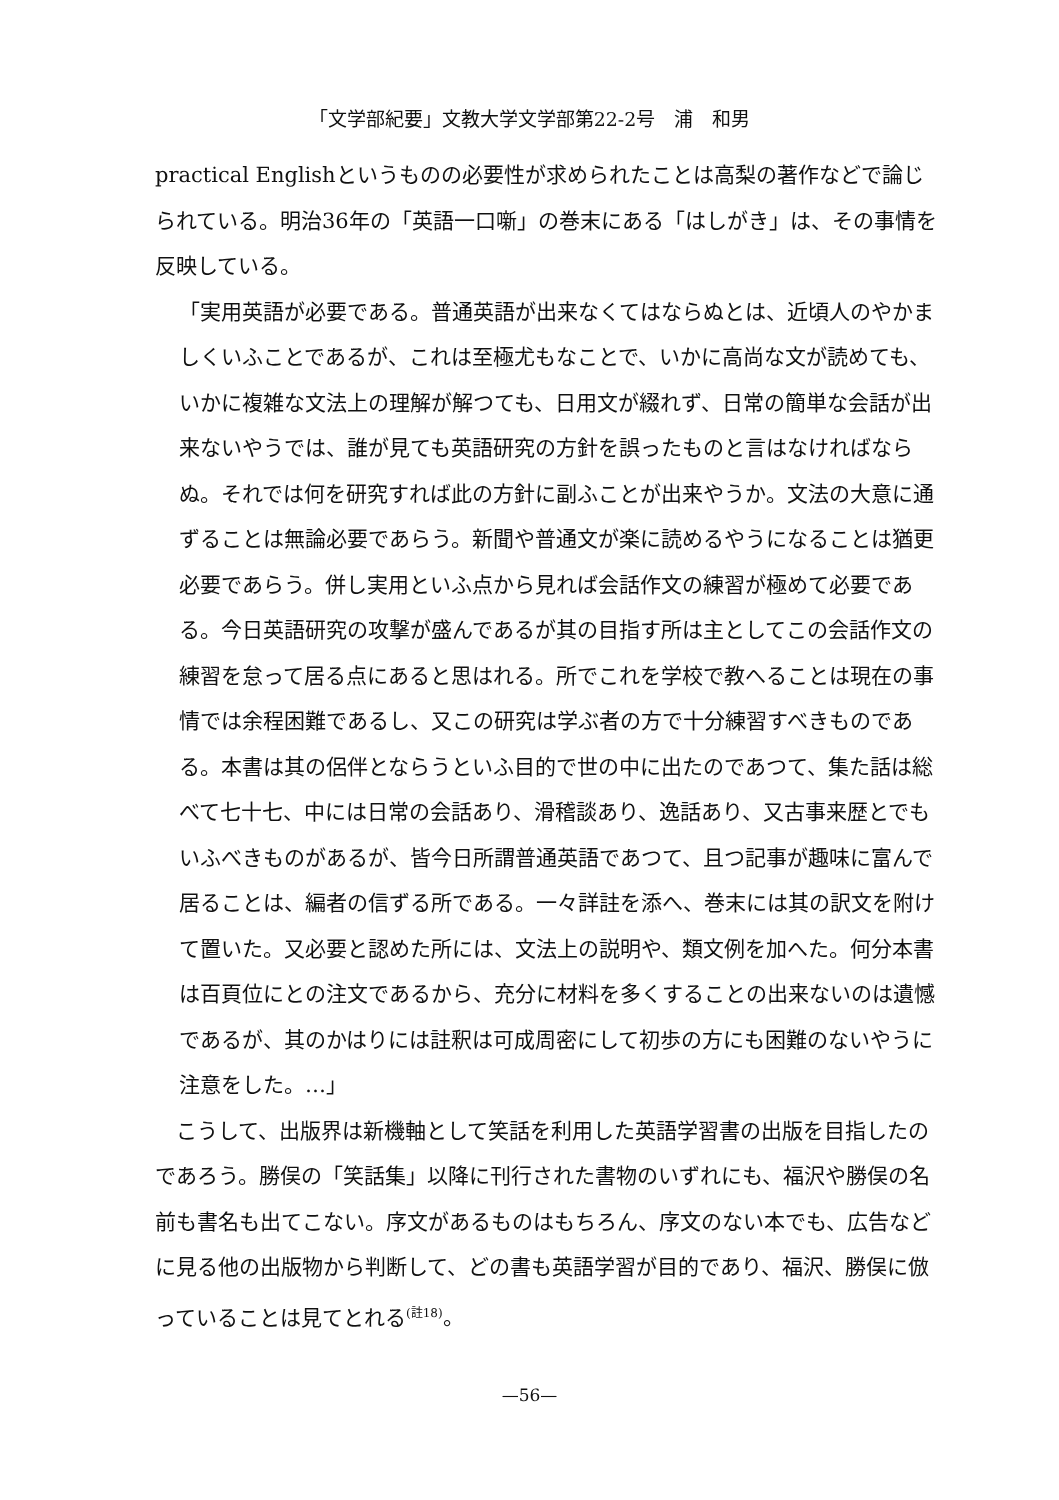「文学部紀要」文教大学文学部第22-2号　浦　和男
practical Englishというものの必要性が求められたことは高梨の著作などで論じられている。明治36年の「英語一口噺」の巻末にある「はしがき」は、その事情を反映している。
「実用英語が必要である。普通英語が出来なくてはならぬとは、近頃人のやかましくいふことであるが、これは至極尤もなことで、いかに高尚な文が読めても、いかに複雑な文法上の理解が解つても、日用文が綴れず、日常の簡単な会話が出来ないやうでは、誰が見ても英語研究の方針を誤ったものと言はなければならぬ。それでは何を研究すれば此の方針に副ふことが出来やうか。文法の大意に通ずることは無論必要であらう。新聞や普通文が楽に読めるやうになることは猶更必要であらう。併し実用といふ点から見れば会話作文の練習が極めて必要である。今日英語研究の攻撃が盛んであるが其の目指す所は主としてこの会話作文の練習を怠って居る点にあると思はれる。所でこれを学校で教へることは現在の事情では余程困難であるし、又この研究は学ぶ者の方で十分練習すべきものである。本書は其の侶伴とならうといふ目的で世の中に出たのであつて、集た話は総べて七十七、中には日常の会話あり、滑稽談あり、逸話あり、又古事来歴とでもいふべきものがあるが、皆今日所謂普通英語であつて、且つ記事が趣味に富んで居ることは、編者の信ずる所である。一々詳註を添へ、巻末には其の訳文を附けて置いた。又必要と認めた所には、文法上の説明や、類文例を加へた。何分本書は百頁位にとの注文であるから、充分に材料を多くすることの出来ないのは遺憾であるが、其のかはりには註釈は可成周密にして初歩の方にも困難のないやうに注意をした。…」
　こうして、出版界は新機軸として笑話を利用した英語学習書の出版を目指したのであろう。勝俣の「笑話集」以降に刊行された書物のいずれにも、福沢や勝俣の名前も書名も出てこない。序文があるものはもちろん、序文のない本でも、広告などに見る他の出版物から判断して、どの書も英語学習が目的であり、福沢、勝俣に倣っていることは見てとれる<sup>(註18)</sup>。
—56—